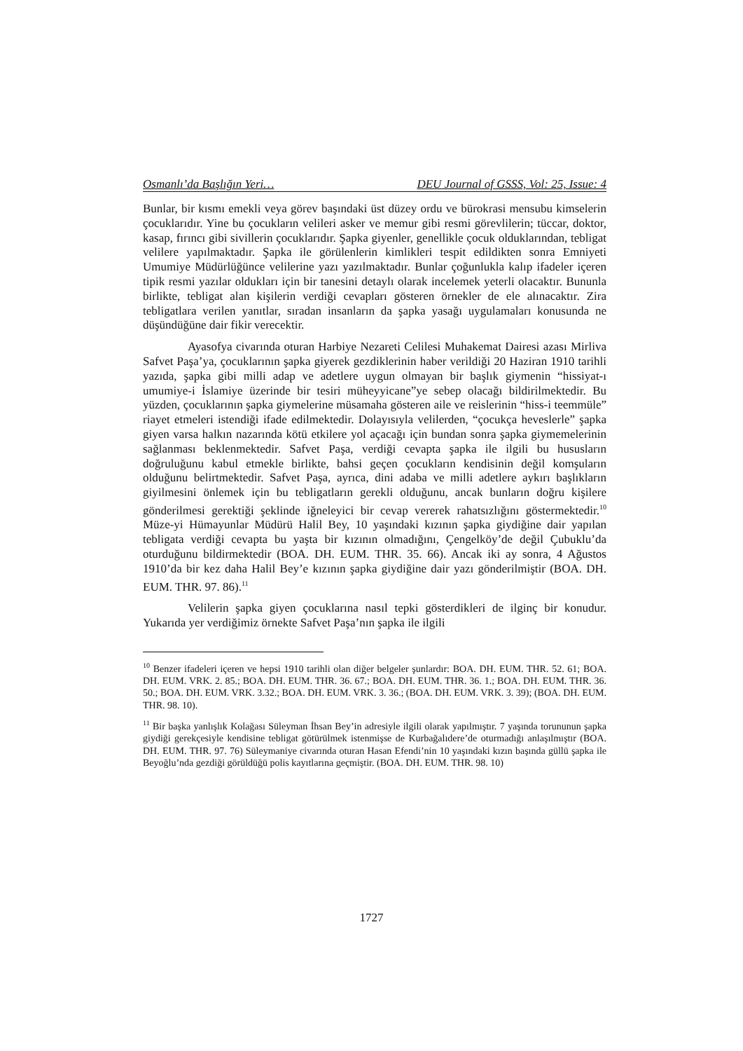Osmanlı’da Başlığın Yeri… DEU Journal of GSSS, Vol: 25, Issue: 4
Bunlar, bir kısmı emekli veya görev başındaki üst düzey ordu ve bürokrasi mensubu kimselerin çocuklarıdır. Yine bu çocukların velileri asker ve memur gibi resmi görevlilerin; tüccar, doktor, kasap, fırıncı gibi sivillerin çocuklarıdır. Şapka giyenler, genellikle çocuk olduklarından, tebligat velilere yapılmaktadır. Şapka ile görülenlerin kimlikleri tespit edildikten sonra Emniyeti Umumiye Müdürlüğünce velilerine yazı yazılmaktadır. Bunlar çoğunlukla kalıp ifadeler içeren tipik resmi yazılar oldukları için bir tanesini detaylı olarak incelemek yeterli olacaktır. Bununla birlikte, tebligat alan kişilerin verdiği cevapları gösteren örnekler de ele alınacaktır. Zira tebligatlara verilen yanıtlar, sıradan insanların da şapka yasağı uygulamaları konusunda ne düşündüğüne dair fikir verecektir.
Ayasofya civarında oturan Harbiye Nezareti Celilesi Muhakemat Dairesi azası Mirliva Safvet Paşa’ya, çocuklarının şapka giyerek gezdiklerinin haber verildiği 20 Haziran 1910 tarihli yazıda, şapka gibi milli adap ve adetlere uygun olmayan bir başlık giymenin “hissiyat-ı umumiye-i İslamiye üzerinde bir tesiri müheyyicane”ye sebep olacağı bildirilmektedir. Bu yüzden, çocuklarının şapka giymelerine müsamaha gösteren aile ve reislerinin “hiss-i teemmüle” riayet etmeleri istendiği ifade edilmektedir. Dolayısıyla velilerden, “çocukça heveslerle” şapka giyen varsa halkın nazarında kötü etkilere yol açacağı için bundan sonra şapka giymemelerinin sağlanması beklenmektedir. Safvet Paşa, verdiği cevapta şapka ile ilgili bu hususların doğruluğunu kabul etmekle birlikte, bahsi geçen çocukların kendisinin değil komşuların olduğunu belirtmektedir. Safvet Paşa, ayrıca, dini adaba ve milli adetlere aykırı başlıkların giyilmesini önlemek için bu tebligatların gerekli olduğunu, ancak bunların doğru kişilere gönderilmesi gerektiği şeklinde iğneleyici bir cevap vererek rahatsızlığını göstermektedir.<sup>10</sup> Müze-yi Hümayunlar Müdürü Halil Bey, 10 yaşındaki kızının şapka giydiğine dair yapılan tebligata verdiği cevapta bu yaşta bir kızının olmadığını, Çengelköy’de değil Çubuklu’da oturduğunu bildirmektedir (BOA. DH. EUM. THR. 35. 66). Ancak iki ay sonra, 4 Ağustos 1910’da bir kez daha Halil Bey’e kızının şapka giydiğine dair yazı gönderilmiştir (BOA. DH. EUM. THR. 97. 86).<sup>11</sup>
Velilerin şapka giyen çocuklarına nasıl tepki gösterdikleri de ilginç bir konudur. Yukarıda yer verdiğimiz örnekte Safvet Paşa’nın şapka ile ilgili
<sup>10</sup> Benzer ifadeleri içeren ve hepsi 1910 tarihli olan diğer belgeler şunlardır: BOA. DH. EUM. THR. 52. 61; BOA. DH. EUM. VRK. 2. 85.; BOA. DH. EUM. THR. 36. 67.; BOA. DH. EUM. THR. 36. 1.; BOA. DH. EUM. THR. 36. 50.; BOA. DH. EUM. VRK. 3.32.; BOA. DH. EUM. VRK. 3. 36.; (BOA. DH. EUM. VRK. 3. 39); (BOA. DH. EUM. THR. 98. 10).
<sup>11</sup> Bir başka yanlışlık Kolağası Süleyman İhsan Bey’in adresiyle ilgili olarak yapılmıştır. 7 yaşında torununun şapka giydiği gerekçesiyle kendisine tebligat götürülmek istenmişse de Kurbağalıdere’de oturmadığı anlaşılmıştır (BOA. DH. EUM. THR. 97. 76) Süleymaniye civarında oturan Hasan Efendi’nin 10 yaşındaki kızın başında güllü şapka ile Beyoğlu’nda gezdiği görüldüğü polis kayıtlarına geçmiştir. (BOA. DH. EUM. THR. 98. 10)
1727